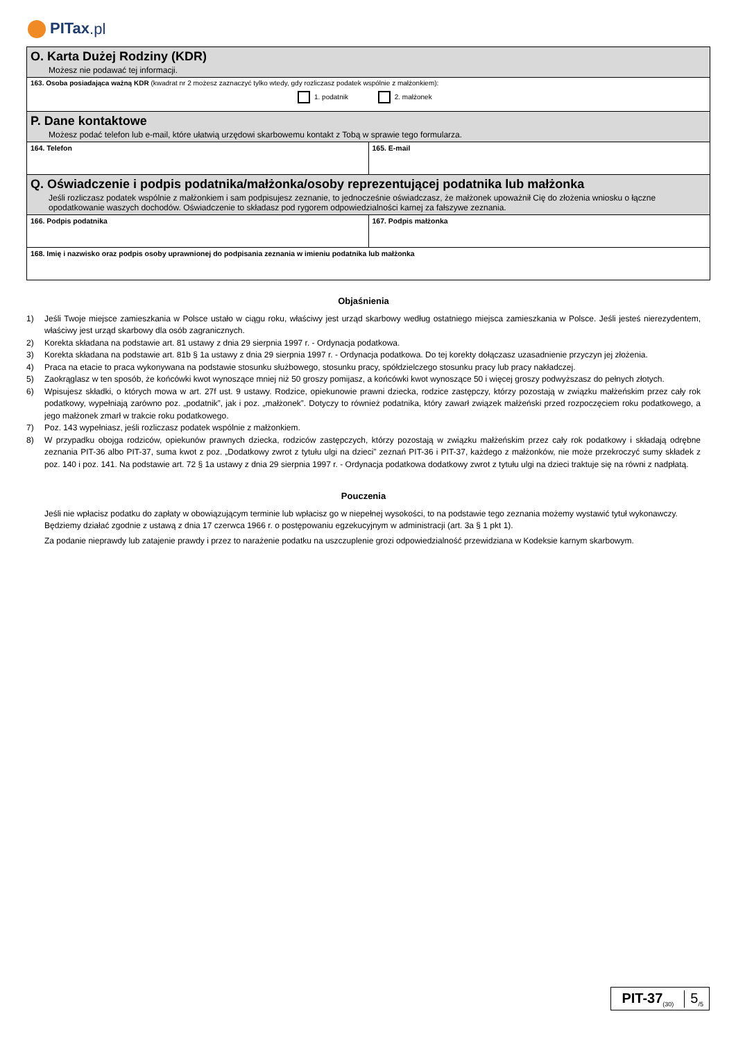PITax.pl
O. Karta Dużej Rodziny (KDR)
Możesz nie podawać tej informacji.
163. Osoba posiadająca ważną KDR (kwadrat nr 2 możesz zaznaczyć tylko wtedy, gdy rozliczasz podatek wspólnie z małżonkiem):
1. podatnik 2. małżonek
P. Dane kontaktowe
Możesz podać telefon lub e-mail, które ułatwią urzędowi skarbowemu kontakt z Tobą w sprawie tego formularza.
164. Telefon 165. E-mail
Q. Oświadczenie i podpis podatnika/małżonka/osoby reprezentującej podatnika lub małżonka
Jeśli rozliczasz podatek wspólnie z małżonkiem i sam podpisujesz zeznanie, to jednocześnie oświadczasz, że małżonek upoważnił Cię do złożenia wniosku o łączne opodatkowanie waszych dochodów. Oświadczenie to składasz pod rygorem odpowiedzialności karnej za fałszywe zeznania.
166. Podpis podatnika 167. Podpis małżonka
168. Imię i nazwisko oraz podpis osoby uprawnionej do podpisania zeznania w imieniu podatnika lub małżonka
Objaśnienia
1) Jeśli Twoje miejsce zamieszkania w Polsce ustało w ciągu roku, właściwy jest urząd skarbowy według ostatniego miejsca zamieszkania w Polsce. Jeśli jesteś nierezydentem, właściwy jest urząd skarbowy dla osób zagranicznych.
2) Korekta składana na podstawie art. 81 ustawy z dnia 29 sierpnia 1997 r. - Ordynacja podatkowa.
3) Korekta składana na podstawie art. 81b § 1a ustawy z dnia 29 sierpnia 1997 r. - Ordynacja podatkowa. Do tej korekty dołączasz uzasadnienie przyczyn jej złożenia.
4) Praca na etacie to praca wykonywana na podstawie stosunku służbowego, stosunku pracy, spółdzielczego stosunku pracy lub pracy nakładczej.
5) Zaokrąglasz w ten sposób, że końcówki kwot wynoszące mniej niż 50 groszy pomijasz, a końcówki kwot wynoszące 50 i więcej groszy podwyższasz do pełnych złotych.
6) Wpisujesz składki, o których mowa w art. 27f ust. 9 ustawy. Rodzice, opiekunowie prawni dziecka, rodzice zastępczy, którzy pozostają w związku małżeńskim przez cały rok podatkowy, wypełniają zarówno poz. „podatnik”, jak i poz. „małżonek”. Dotyczy to również podatnika, który zawarł związek małżeński przed rozpoczęciem roku podatkowego, a jego małżonek zmarł w trakcie roku podatkowego.
7) Poz. 143 wypełniasz, jeśli rozliczasz podatek wspólnie z małżonkiem.
8) W przypadku obojga rodziców, opiekunów prawnych dziecka, rodziców zastępczych, którzy pozostają w związku małżeńskim przez cały rok podatkowy i składają odrębne zeznania PIT-36 albo PIT-37, suma kwot z poz. „Dodatkowy zwrot z tytułu ulgi na dzieci” zeznań PIT-36 i PIT-37, każdego z małżonków, nie może przekroczyć sumy składek z poz. 140 i poz. 141. Na podstawie art. 72 § 1a ustawy z dnia 29 sierpnia 1997 r. - Ordynacja podatkowa dodatkowy zwrot z tytułu ulgi na dzieci traktuje się na równi z nadpłatą.
Pouczenia
Jeśli nie wpłacisz podatku do zapłaty w obowiązującym terminie lub wpłacisz go w niepełnej wysokości, to na podstawie tego zeznania możemy wystawić tytuł wykonawczy. Będziemy działać zgodnie z ustawą z dnia 17 czerwca 1966 r. o postępowaniu egzekucyjnym w administracji (art. 3a § 1 pkt 1).
Za podanie nieprawdy lub zatajenie prawdy i przez to narażenie podatku na uszczuplenie grozi odpowiedzialność przewidziana w Kodeksie karnym skarbowym.
PIT-37<sub>(30)</sub>
5<sub>/5</sub>